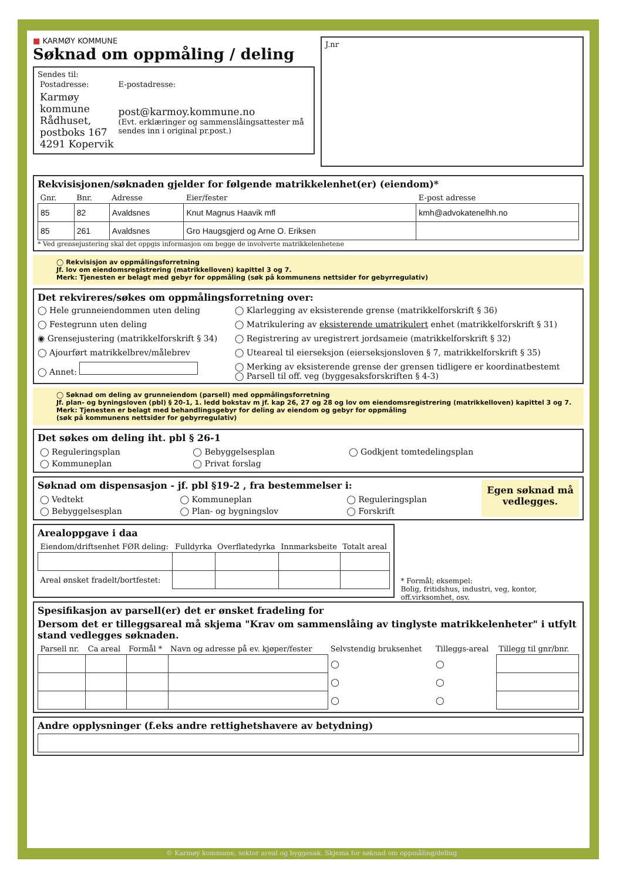■ KARMØY KOMMUNE
Søknad om oppmåling / deling
Sendes til:
| Postadresse: | E-postadresse: |
| Karmøy kommune Rådhuset, postboks 167 4291 Kopervik | post@karmoy.kommune.no (Evt. erklæringer og sammenslåingsattester må sendes inn i original pr.post.) |
J.nr
Rekvisisjonen/søknaden gjelder for følgende matrikkelenhet(er) (eiendom)*
| Gnr. | Bnr. | Adresse | Eier/fester | E-post adresse |
| --- | --- | --- | --- | --- |
| 85 | 82 | Avaldsnes | Knut Magnus Haavik mfl | kmh@advokatenelhh.no |
| 85 | 261 | Avaldsnes | Gro Haugsgjerd og Arne O. Eriksen | |
* Ved grensejustering skal det oppgis informasjon om begge de involverte matrikkelenhetene
◯ Rekvisisjon av oppmålingsforretning
Jf. lov om eiendomsregistrering (matrikkelloven) kapittel 3 og 7.
Merk: Tjenesten er belagt med gebyr for oppmåling (søk på kommunens nettsider for gebyrregulativ)
Det rekvireres/søkes om oppmålingsforretning over:
◯ Hele grunneiendommen uten deling
◯ Klarlegging av eksisterende grense (matrikkelforskrift § 36)
◯ Festegrunn uten deling
◯ Matrikulering av eksisterende umatrikulert enhet (matrikkelforskrift § 31)
◉ Grensejustering (matrikkelforskrift § 34)
◯ Registrering av uregistrert jordsameie (matrikkelforskrift § 32)
◯ Ajourført matrikkelbrev/målebrev
◯ Uteareal til eierseksjon (eierseksjonsloven § 7, matrikkelforskrift § 35)
◯ Annet:
◯ Merking av eksisterende grense der grensen tidligere er koordinatbestemt
◯ Parsell til off. veg (byggesaksforskriften § 4-3)
◯ Søknad om deling av grunneiendom (parsell) med oppmålingsforretning
Jf. plan- og byningsloven (pbl) § 20-1, 1. ledd bokstav m jf. kap 26, 27 og 28 og lov om eiendomsregistrering (matrikkelloven) kapittel 3 og 7.
Merk: Tjenesten er belagt med behandlingsgebyr for deling av eiendom og gebyr for oppmåling
(søk på kommunens nettsider for gebyrregulativ)
Det søkes om deling iht. pbl § 26-1
| ◯ Reguleringsplan | ◯ Bebyggelsesplan | ◯ Godkjent tomtedelingsplan |
| ◯ Kommuneplan | ◯ Privat forslag | |
Søknad om dispensasjon - jf. pbl §19-2 , fra bestemmelser i:
| ◯ Vedtekt | ◯ Kommuneplan | ◯ Reguleringsplan |
| ◯ Bebyggelsesplan | ◯ Plan- og bygningslov | ◯ Forskrift |
Egen søknad må vedlegges.
Arealoppgave i daa
| Eiendom/driftsenhet FØR deling: | Fulldyrka | Overflatedyrka | Innmarksbeite | Totalt areal |
| --- | --- | --- | --- | --- |
| Areal ønsket fradelt/bortfestet: | | | | |
* Formål; eksempel:
Bolig, fritidshus, industri, veg, kontor, off.virksomhet, osv.
Spesifikasjon av parsell(er) det er ønsket fradeling for
Dersom det er tilleggsareal må skjema "Krav om sammenslåing av tinglyste matrikkelenheter" i utfylt stand vedlegges søknaden.
| Parsell nr. | Ca areal | Formål * | Navn og adresse på ev. kjøper/fester | Selvstendig bruksenhet | Tilleggs-areal | Tillegg til gnr/bnr. |
| --- | --- | --- | --- | --- | --- | --- |
| | | | | ◯ | ◯ | |
| | | | | ◯ | ◯ | |
| | | | | ◯ | ◯ | |
Andre opplysninger (f.eks andre rettighetshavere av betydning)
© Karmøy kommune, sektor areal og byggesak. Skjema for søknad om oppmåling/deling